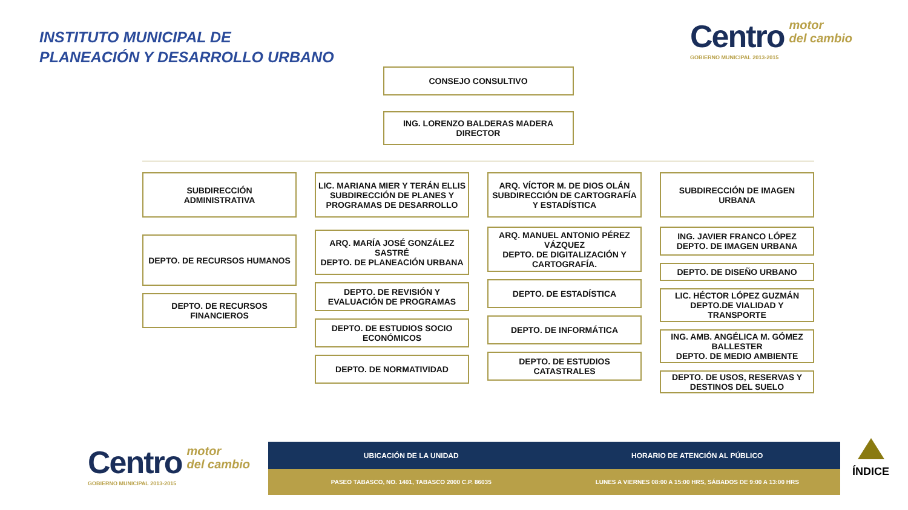INSTITUTO MUNICIPAL DE
PLANEACIÓN Y DESARROLLO URBANO
Centro motor
del cambio
GOBIERNO MUNICIPAL 2013-2015
CONSEJO CONSULTIVO
ING. LORENZO BALDERAS MADERA
DIRECTOR
SUBDIRECCIÓN
ADMINISTRATIVA
DEPTO. DE RECURSOS HUMANOS
DEPTO. DE RECURSOS FINANCIEROS
LIC. MARIANA MIER Y TERÁN ELLIS
SUBDIRECCIÓN DE PLANES Y PROGRAMAS DE DESARROLLO
ARQ. MARÍA JOSÉ GONZÁLEZ SASTRÉ
DEPTO. DE PLANEACIÓN URBANA
DEPTO. DE REVISIÓN Y EVALUACIÓN DE PROGRAMAS
DEPTO. DE ESTUDIOS SOCIO ECONÓMICOS
DEPTO. DE NORMATIVIDAD
ARQ. VÍCTOR M. DE DIOS OLÁN
SUBDIRECCIÓN DE CARTOGRAFÍA Y ESTADÍSTICA
ARQ. MANUEL ANTONIO PÉREZ VÁZQUEZ
DEPTO. DE DIGITALIZACIÓN Y CARTOGRAFÍA.
DEPTO. DE ESTADÍSTICA
DEPTO. DE INFORMÁTICA
DEPTO. DE ESTUDIOS CATASTRALES
SUBDIRECCIÓN DE IMAGEN URBANA
ING. JAVIER FRANCO LÓPEZ
DEPTO. DE IMAGEN URBANA
DEPTO. DE DISEÑO URBANO
LIC. HÉCTOR LÓPEZ GUZMÁN
DEPTO.DE VIALIDAD Y TRANSPORTE
ING. AMB. ANGÉLICA M. GÓMEZ BALLESTER
DEPTO. DE MEDIO AMBIENTE
DEPTO. DE USOS, RESERVAS Y DESTINOS DEL SUELO
Centro motor
del cambio
GOBIERNO MUNICIPAL 2013-2015
UBICACIÓN DE LA UNIDAD HORARIO DE ATENCIÓN AL PÚBLICO
PASEO TABASCO, NO. 1401, TABASCO 2000 C.P. 86035
LUNES A VIERNES 08:00 A 15:00 HRS, SÁBADOS DE 9:00 A 13:00 HRS
ÍNDICE